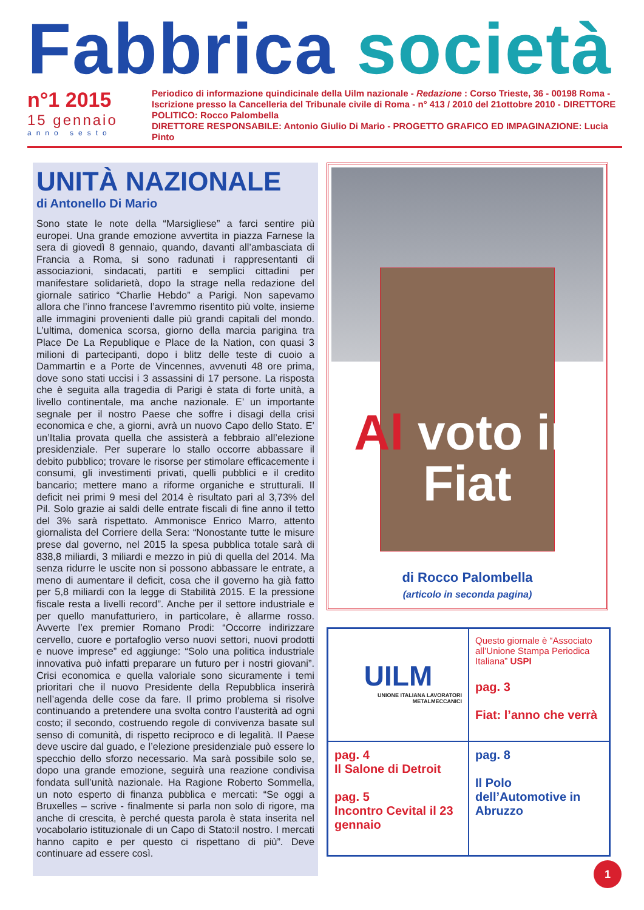Fabbrica società
n°1 2015
15 gennaio
anno sesto
Periodico di informazione quindicinale della Uilm nazionale - Redazione : Corso Trieste, 36 - 00198 Roma - Iscrizione presso la Cancelleria del Tribunale civile di Roma - n° 413 / 2010 del 21ottobre 2010 - DIRETTORE POLITICO: Rocco Palombella
DIRETTORE RESPONSABILE: Antonio Giulio Di Mario - PROGETTO GRAFICO ED IMPAGINAZIONE: Lucia Pinto
UNITÀ NAZIONALE
di Antonello Di Mario
Sono state le note della “Marsigliese” a farci sentire più europei. Una grande emozione avvertita in piazza Farnese la sera di giovedì 8 gennaio, quando, davanti all’ambasciata di Francia a Roma, si sono radunati i rappresentanti di associazioni, sindacati, partiti e semplici cittadini per manifestare solidarietà, dopo la strage nella redazione del giornale satirico “Charlie Hebdo” a Parigi. Non sapevamo allora che l’inno francese l’avremmo risentito più volte, insieme alle immagini provenienti dalle più grandi capitali del mondo. L’ultima, domenica scorsa, giorno della marcia parigina tra Place De La Republique e Place de la Nation, con quasi 3 milioni di partecipanti, dopo i blitz delle teste di cuoio a Dammartin e a Porte de Vincennes, avvenuti 48 ore prima, dove sono stati uccisi i 3 assassini di 17 persone. La risposta che è seguita alla tragedia di Parigi è stata di forte unità, a livello continentale, ma anche nazionale. E’ un importante segnale per il nostro Paese che soffre i disagi della crisi economica e che, a giorni, avrà un nuovo Capo dello Stato. E’ un’Italia provata quella che assisterà a febbraio all’elezione presidenziale. Per superare lo stallo occorre abbassare il debito pubblico; trovare le risorse per stimolare efficacemente i consumi, gli investimenti privati, quelli pubblici e il credito bancario; mettere mano a riforme organiche e strutturali. Il deficit nei primi 9 mesi del 2014 è risultato pari al 3,73% del Pil. Solo grazie ai saldi delle entrate fiscali di fine anno il tetto del 3% sarà rispettato. Ammonisce Enrico Marro, attento giornalista del Corriere della Sera: “Nonostante tutte le misure prese dal governo, nel 2015 la spesa pubblica totale sarà di 838,8 miliardi, 3 miliardi e mezzo in più di quella del 2014. Ma senza ridurre le uscite non si possono abbassare le entrate, a meno di aumentare il deficit, cosa che il governo ha già fatto per 5,8 miliardi con la legge di Stabilità 2015. E la pressione fiscale resta a livelli record”. Anche per il settore industriale e per quello manufatturiero, in particolare, è allarme rosso. Avverte l’ex premier Romano Prodi: “Occorre indirizzare cervello, cuore e portafoglio verso nuovi settori, nuovi prodotti e nuove imprese” ed aggiunge: “Solo una politica industriale innovativa può infatti preparare un futuro per i nostri giovani”. Crisi economica e quella valoriale sono sicuramente i temi prioritari che il nuovo Presidente della Repubblica inserirà nell’agenda delle cose da fare. Il primo problema si risolve continuando a pretendere una svolta contro l’austerità ad ogni costo; il secondo, costruendo regole di convivenza basate sul senso di comunità, di rispetto reciproco e di legalità. Il Paese deve uscire dal guado, e l’elezione presidenziale può essere lo specchio dello sforzo necessario. Ma sarà possibile solo se, dopo una grande emozione, seguirà una reazione condivisa fondata sull’unità nazionale. Ha Ragione Roberto Sommella, un noto esperto di finanza pubblica e mercati: “Se oggi a Bruxelles – scrive - finalmente si parla non solo di rigore, ma anche di crescita, è perché questa parola è stata inserita nel vocabolario istituzionale di un Capo di Stato:il nostro. I mercati hanno capito e per questo ci rispettano di più”. Deve continuare ad essere così.
Al voto in Fiat
di Rocco Palombella
(articolo in seconda pagina)
UILM
UNIONE ITALIANA LAVORATORI METALMECCANICI
Questo giornale è “Associato all’Unione Stampa Periodica Italiana” USPI
pag. 3
Fiat: l’anno che verrà
pag. 4
Il Salone di Detroit
pag. 5
Incontro Cevital il 23 gennaio
pag. 8
Il Polo dell’Automotive in Abruzzo
1